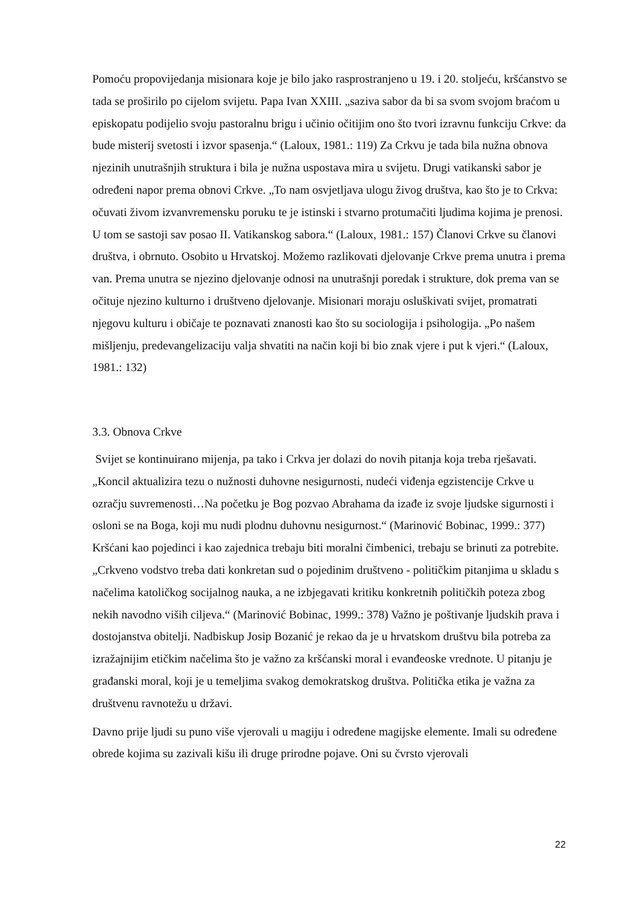Pomoću propovijedanja misionara koje je bilo jako rasprostranjeno u 19. i 20. stoljeću, kršćanstvo se tada se proširilo po cijelom svijetu. Papa Ivan XXIII. „saziva sabor da bi sa svom svojom braćom u episkopatu podijelio svoju pastoralnu brigu i učinio očitijim ono što tvori izravnu funkciju Crkve: da bude misterij svetosti i izvor spasenja.“ (Laloux, 1981.: 119) Za Crkvu je tada bila nužna obnova njezinih unutrašnjih struktura i bila je nužna uspostava mira u svijetu. Drugi vatikanski sabor je određeni napor prema obnovi Crkve. „To nam osvjetljava ulogu živog društva, kao što je to Crkva: očuvati živom izvanvremensku poruku te je istinski i stvarno protumačiti ljudima kojima je prenosi. U tom se sastoji sav posao II. Vatikanskog sabora.“ (Laloux, 1981.: 157) Članovi Crkve su članovi društva, i obrnuto. Osobito u Hrvatskoj. Možemo razlikovati djelovanje Crkve prema unutra i prema van. Prema unutra se njezino djelovanje odnosi na unutrašnji poredak i strukture, dok prema van se očituje njezino kulturno i društveno djelovanje. Misionari moraju osluškivati svijet, promatrati njegovu kulturu i običaje te poznavati znanosti kao što su sociologija i psihologija. „Po našem mišljenju, predevangelizaciju valja shvatiti na način koji bi bio znak vjere i put k vjeri.“ (Laloux, 1981.: 132)
3.3. Obnova Crkve
Svijet se kontinuirano mijenja, pa tako i Crkva jer dolazi do novih pitanja koja treba rješavati. „Koncil aktualizira tezu o nužnosti duhovne nesigurnosti, nudeći viđenja egzistencije Crkve u ozračju suvremenosti…Na početku je Bog pozvao Abrahama da izađe iz svoje ljudske sigurnosti i osloni se na Boga, koji mu nudi plodnu duhovnu nesigurnost.“ (Marinović Bobinac, 1999.: 377) Kršćani kao pojedinci i kao zajednica trebaju biti moralni čimbenici, trebaju se brinuti za potrebite. „Crkveno vodstvo treba dati konkretan sud o pojedinim društveno - političkim pitanjima u skladu s načelima katoličkog socijalnog nauka, a ne izbjegavati kritiku konkretnih političkih poteza zbog nekih navodno viših ciljeva.“ (Marinović Bobinac, 1999.: 378) Važno je poštivanje ljudskih prava i dostojanstva obitelji. Nadbiskup Josip Bozanić je rekao da je u hrvatskom društvu bila potreba za izražajnijim etičkim načelima što je važno za kršćanski moral i evanđeoske vrednote. U pitanju je građanski moral, koji je u temeljima svakog demokratskog društva. Politička etika je važna za društvenu ravnotežu u državi.
Davno prije ljudi su puno više vjerovali u magiju i određene magijske elemente. Imali su određene obrede kojima su zazivali kišu ili druge prirodne pojave. Oni su čvrsto vjerovali
22